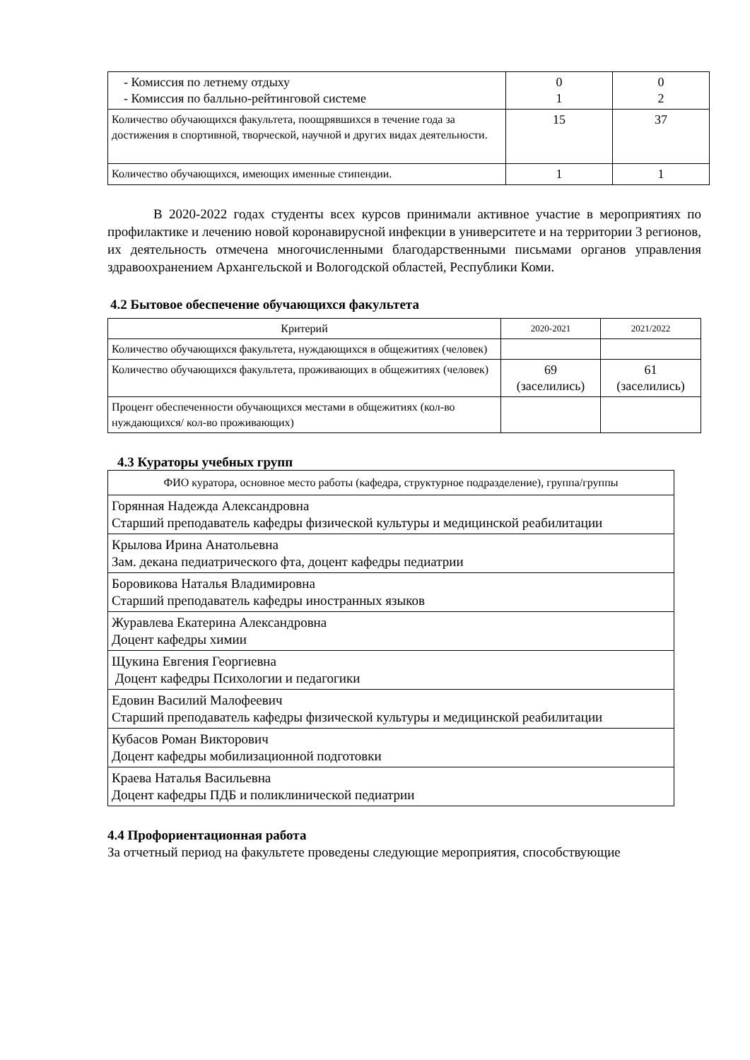| - Комиссия по летнему отдыху - Комиссия по балльно-рейтинговой системе | 0 1 | 0 2 |
| Количество обучающихся факультета, поощрявшихся в течение года за достижения в спортивной, творческой, научной и других видах деятельности. | 15 | 37 |
| Количество обучающихся, имеющих именные стипендии. | 1 | 1 |
В 2020-2022 годах студенты всех курсов принимали активное участие в мероприятиях по профилактике и лечению новой коронавирусной инфекции в университете и на территории 3 регионов, их деятельность отмечена многочисленными благодарственными письмами органов управления здравоохранением Архангельской и Вологодской областей, Республики Коми.
4.2 Бытовое обеспечение обучающихся факультета
| Критерий | 2020-2021 | 2021/2022 |
| Количество обучающихся факультета, нуждающихся в общежитиях (человек) | | |
| Количество обучающихся факультета, проживающих в общежитиях (человек) | 69 (заселились) | 61 (заселились) |
| Процент обеспеченности обучающихся местами в общежитиях (кол-во нуждающихся/ кол-во проживающих) | | |
4.3 Кураторы учебных групп
| ФИО куратора, основное место работы (кафедра, структурное подразделение), группа/группы |
| Горянная Надежда Александровна Старший преподаватель кафедры физической культуры и медицинской реабилитации |
| Крылова Ирина Анатольевна Зам. декана педиатрического фта, доцент кафедры педиатрии |
| Боровикова Наталья Владимировна Старший преподаватель кафедры иностранных языков |
| Журавлева Екатерина Александровна Доцент кафедры химии |
| Щукина Евгения Георгиевна Доцент кафедры Психологии и педагогики |
| Едовин Василий Малофеевич Старший преподаватель кафедры физической культуры и медицинской реабилитации |
| Кубасов Роман Викторович Доцент кафедры мобилизационной подготовки |
| Краева Наталья Васильевна Доцент кафедры ПДБ и поликлинической педиатрии |
4.4 Профориентационная работа
За отчетный период на факультете проведены следующие мероприятия, способствующие